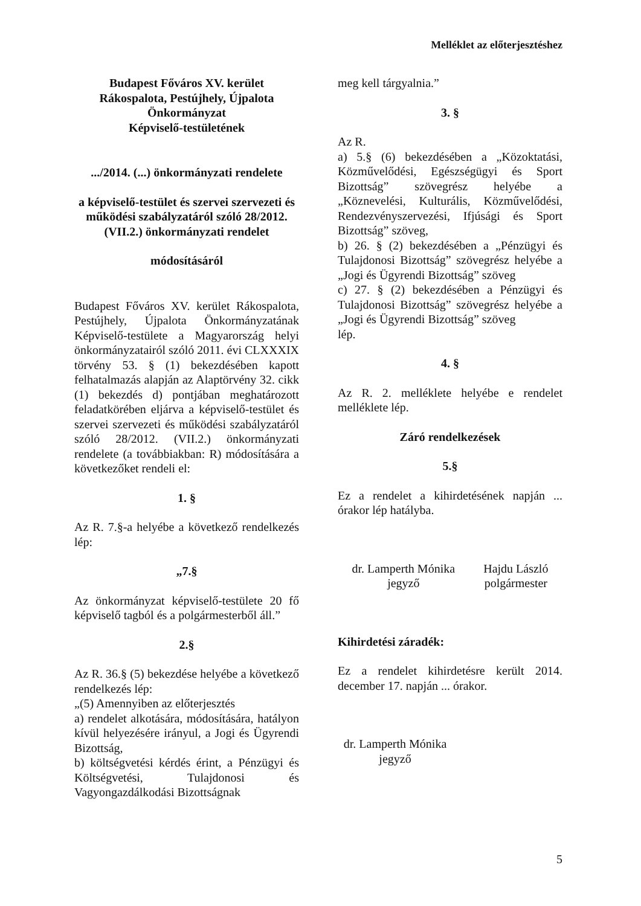Melléklet az előterjesztéshez
Budapest Főváros XV. kerület
Rákospalota, Pestújhely, Újpalota
Önkormányzat
Képviselő-testületének
.../2014. (...) önkormányzati rendelete
a képviselő-testület és szervei szervezeti és működési szabályzatáról szóló 28/2012.(VII.2.) önkormányzati rendelet
módosításáról
Budapest Főváros XV. kerület Rákospalota, Pestújhely, Újpalota Önkormányzatának Képviselő-testülete a Magyarország helyi önkormányzatairól szóló 2011. évi CLXXXIX törvény 53. § (1) bekezdésében kapott felhatalmazás alapján az Alaptörvény 32. cikk (1) bekezdés d) pontjában meghatározott feladatkörében eljárva a képviselő-testület és szervei szervezeti és működési szabályzatáról szóló 28/2012. (VII.2.) önkormányzati rendelete (a továbbiakban: R) módosítására a következőket rendeli el:
1. §
Az R. 7.§-a helyébe a következő rendelkezés lép:
„7.§
Az önkormányzat képviselő-testülete 20 fő képviselő tagból és a polgármesterből áll.”
2.§
Az R. 36.§ (5) bekezdése helyébe a következő rendelkezés lép:
„(5) Amennyiben az előterjesztés
a) rendelet alkotására, módosítására, hatályon kívül helyezésére irányul, a Jogi és Ügyrendi Bizottság,
b) költségvetési kérdés érint, a Pénzügyi és Költségvetési, Tulajdonosi és Vagyongazdálkodási Bizottságnak
meg kell tárgyalnia.”
3. §
Az R.
a) 5.§ (6) bekezdésében a „Közoktatási, Közművelődési, Egészségügyi és Sport Bizottság” szövegrész helyébe a „Köznevelési, Kulturális, Közművelődési, Rendezvényszervezési, Ifjúsági és Sport Bizottság” szöveg,
b) 26. § (2) bekezdésében a „Pénzügyi és Tulajdonosi Bizottság” szövegrész helyébe a „Jogi és Ügyrendi Bizottság” szöveg
c) 27. § (2) bekezdésében a Pénzügyi és Tulajdonosi Bizottság” szövegrész helyébe a „Jogi és Ügyrendi Bizottság” szöveg
lép.
4. §
Az R. 2. melléklete helyébe e rendelet melléklete lép.
Záró rendelkezések
5.§
Ez a rendelet a kihirdetésének napján ... órakor lép hatályba.
dr. Lamperth Mónika
jegyző
Hajdu László
polgármester
Kihirdetési záradék:
Ez a rendelet kihirdetésre került 2014. december 17. napján ... órakor.
dr. Lamperth Mónika
jegyző
5